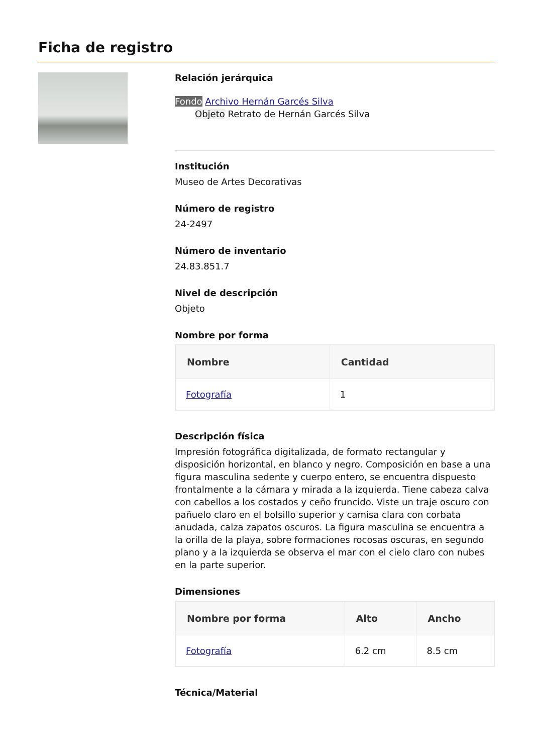Ficha de registro
Relación jerárquica
Fondo Archivo Hernán Garcés Silva
Objeto Retrato de Hernán Garcés Silva
Institución
Museo de Artes Decorativas
Número de registro
24-2497
Número de inventario
24.83.851.7
Nivel de descripción
Objeto
Nombre por forma
| Nombre | Cantidad |
| --- | --- |
| Fotografía | 1 |
Descripción física
Impresión fotográfica digitalizada, de formato rectangular y disposición horizontal, en blanco y negro. Composición en base a una figura masculina sedente y cuerpo entero, se encuentra dispuesto frontalmente a la cámara y mirada a la izquierda. Tiene cabeza calva con cabellos a los costados y ceño fruncido. Viste un traje oscuro con pañuelo claro en el bolsillo superior y camisa clara con corbata anudada, calza zapatos oscuros. La figura masculina se encuentra a la orilla de la playa, sobre formaciones rocosas oscuras, en segundo plano y a la izquierda se observa el mar con el cielo claro con nubes en la parte superior.
Dimensiones
| Nombre por forma | Alto | Ancho |
| --- | --- | --- |
| Fotografía | 6.2 cm | 8.5 cm |
Técnica/Material